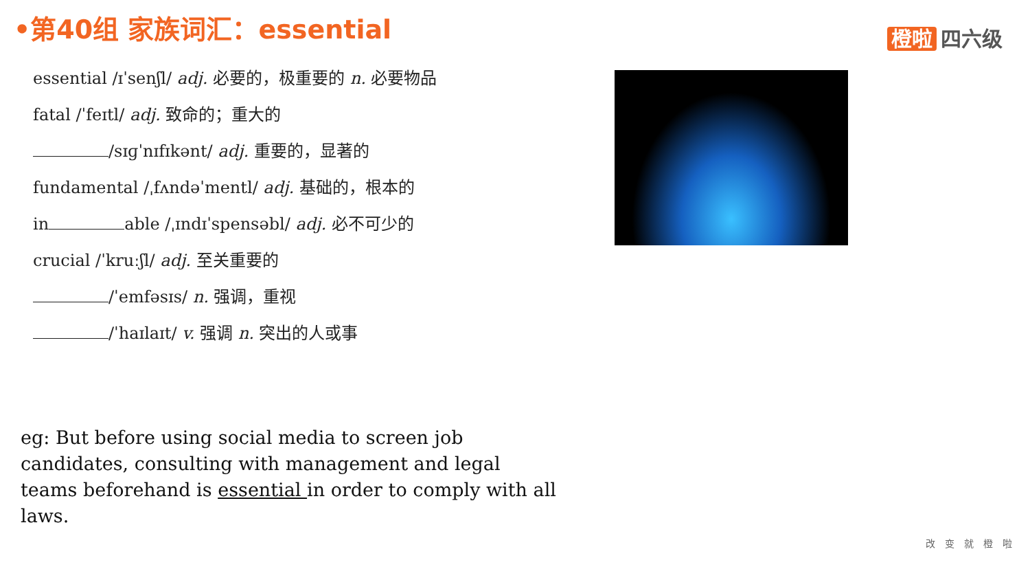•第40组 家族词汇：essential 橙啦 四六级
essential /ɪˈsenʃl/ adj. 必要的，极重要的 n. 必要物品
fatal /ˈfeɪtl/ adj. 致命的；重大的
/sɪɡˈnɪfɪkənt/ adj. 重要的，显著的
fundamental /ˌfʌndəˈmentl/ adj. 基础的，根本的
in able /ˌɪndɪˈspensəbl/ adj. 必不可少的
crucial /ˈkruːʃl/ adj. 至关重要的
/ˈemfəsɪs/ n. 强调，重视
/ˈhaɪlaɪt/ v. 强调 n. 突出的人或事
eg: But before using social media to screen job candidates, consulting with management and legal teams beforehand is essential in order to comply with all laws.
改变就橙啦